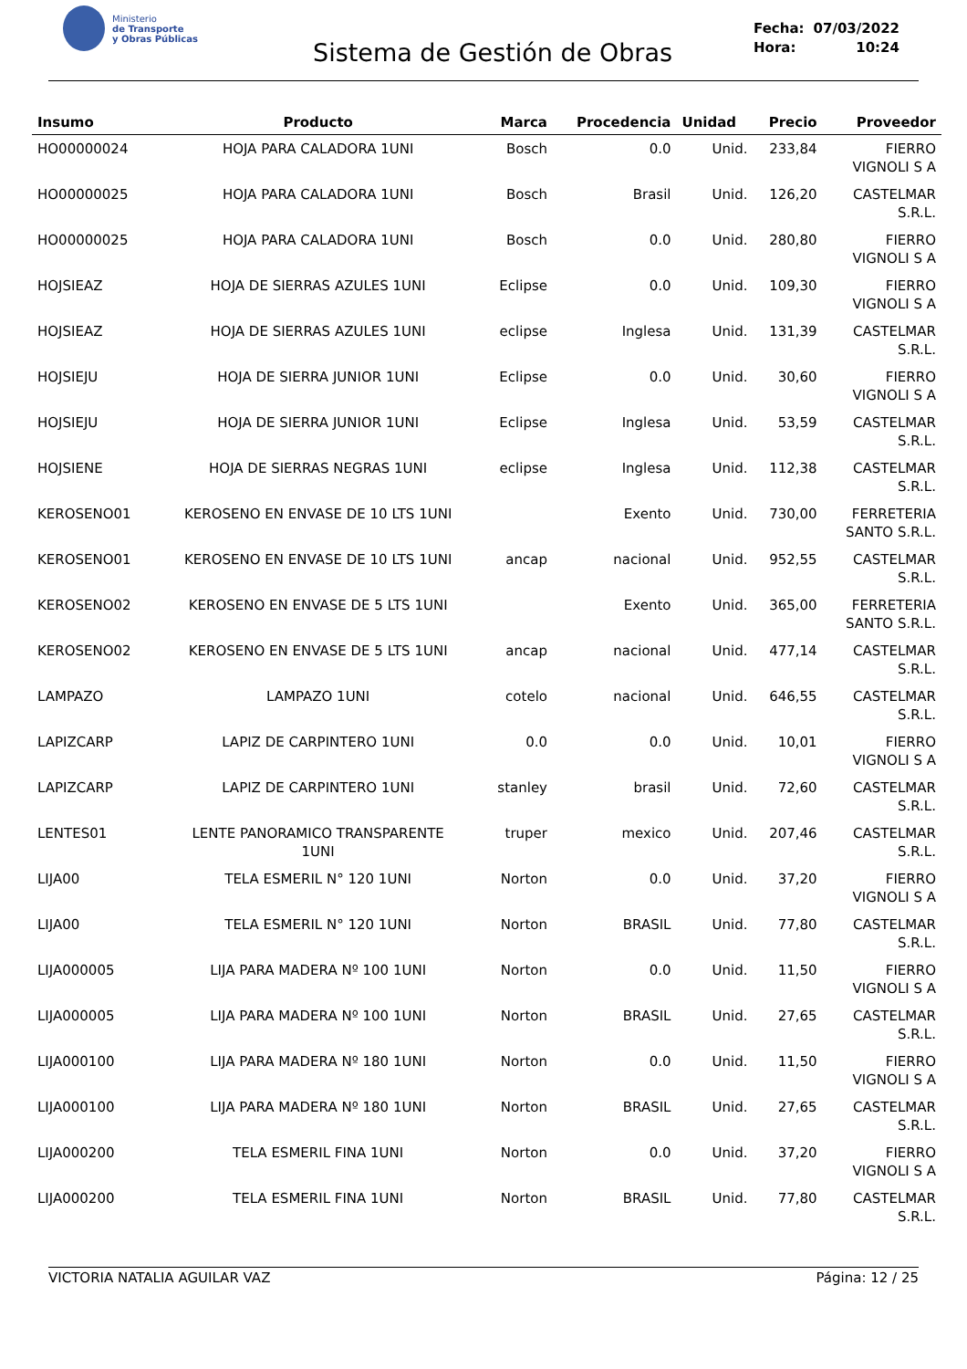Ministerio
de Transporte
y Obras Públicas
Sistema de Gestión de Obras
| Fecha: | 07/03/2022 |
| Hora: | 10:24 |
| Insumo | Producto | Marca | Procedencia | Unidad | Precio | Proveedor |
| --- | --- | --- | --- | --- | --- | --- |
| HO00000024 | HOJA PARA CALADORA 1UNI | Bosch | 0.0 | Unid. | 233,84 | FIERRO VIGNOLI S A |
| HO00000025 | HOJA PARA CALADORA 1UNI | Bosch | Brasil | Unid. | 126,20 | CASTELMAR S.R.L. |
| HO00000025 | HOJA PARA CALADORA 1UNI | Bosch | 0.0 | Unid. | 280,80 | FIERRO VIGNOLI S A |
| HOJSIEAZ | HOJA DE SIERRAS AZULES 1UNI | Eclipse | 0.0 | Unid. | 109,30 | FIERRO VIGNOLI S A |
| HOJSIEAZ | HOJA DE SIERRAS AZULES 1UNI | eclipse | Inglesa | Unid. | 131,39 | CASTELMAR S.R.L. |
| HOJSIEJU | HOJA DE SIERRA JUNIOR 1UNI | Eclipse | 0.0 | Unid. | 30,60 | FIERRO VIGNOLI S A |
| HOJSIEJU | HOJA DE SIERRA JUNIOR 1UNI | Eclipse | Inglesa | Unid. | 53,59 | CASTELMAR S.R.L. |
| HOJSIENE | HOJA DE SIERRAS NEGRAS 1UNI | eclipse | Inglesa | Unid. | 112,38 | CASTELMAR S.R.L. |
| KEROSENO01 | KEROSENO EN ENVASE DE 10 LTS 1UNI | | Exento | Unid. | 730,00 | FERRETERIA SANTO S.R.L. |
| KEROSENO01 | KEROSENO EN ENVASE DE 10 LTS 1UNI | ancap | nacional | Unid. | 952,55 | CASTELMAR S.R.L. |
| KEROSENO02 | KEROSENO EN ENVASE DE 5 LTS 1UNI | | Exento | Unid. | 365,00 | FERRETERIA SANTO S.R.L. |
| KEROSENO02 | KEROSENO EN ENVASE DE 5 LTS 1UNI | ancap | nacional | Unid. | 477,14 | CASTELMAR S.R.L. |
| LAMPAZO | LAMPAZO 1UNI | cotelo | nacional | Unid. | 646,55 | CASTELMAR S.R.L. |
| LAPIZCARP | LAPIZ DE CARPINTERO 1UNI | 0.0 | 0.0 | Unid. | 10,01 | FIERRO VIGNOLI S A |
| LAPIZCARP | LAPIZ DE CARPINTERO 1UNI | stanley | brasil | Unid. | 72,60 | CASTELMAR S.R.L. |
| LENTES01 | LENTE PANORAMICO TRANSPARENTE 1UNI | truper | mexico | Unid. | 207,46 | CASTELMAR S.R.L. |
| LIJA00 | TELA ESMERIL N° 120 1UNI | Norton | 0.0 | Unid. | 37,20 | FIERRO VIGNOLI S A |
| LIJA00 | TELA ESMERIL N° 120 1UNI | Norton | BRASIL | Unid. | 77,80 | CASTELMAR S.R.L. |
| LIJA000005 | LIJA PARA MADERA Nº 100 1UNI | Norton | 0.0 | Unid. | 11,50 | FIERRO VIGNOLI S A |
| LIJA000005 | LIJA PARA MADERA Nº 100 1UNI | Norton | BRASIL | Unid. | 27,65 | CASTELMAR S.R.L. |
| LIJA000100 | LIJA PARA MADERA Nº 180 1UNI | Norton | 0.0 | Unid. | 11,50 | FIERRO VIGNOLI S A |
| LIJA000100 | LIJA PARA MADERA Nº 180 1UNI | Norton | BRASIL | Unid. | 27,65 | CASTELMAR S.R.L. |
| LIJA000200 | TELA ESMERIL FINA 1UNI | Norton | 0.0 | Unid. | 37,20 | FIERRO VIGNOLI S A |
| LIJA000200 | TELA ESMERIL FINA 1UNI | Norton | BRASIL | Unid. | 77,80 | CASTELMAR S.R.L. |
VICTORIA NATALIA AGUILAR VAZ Página: 12 / 25